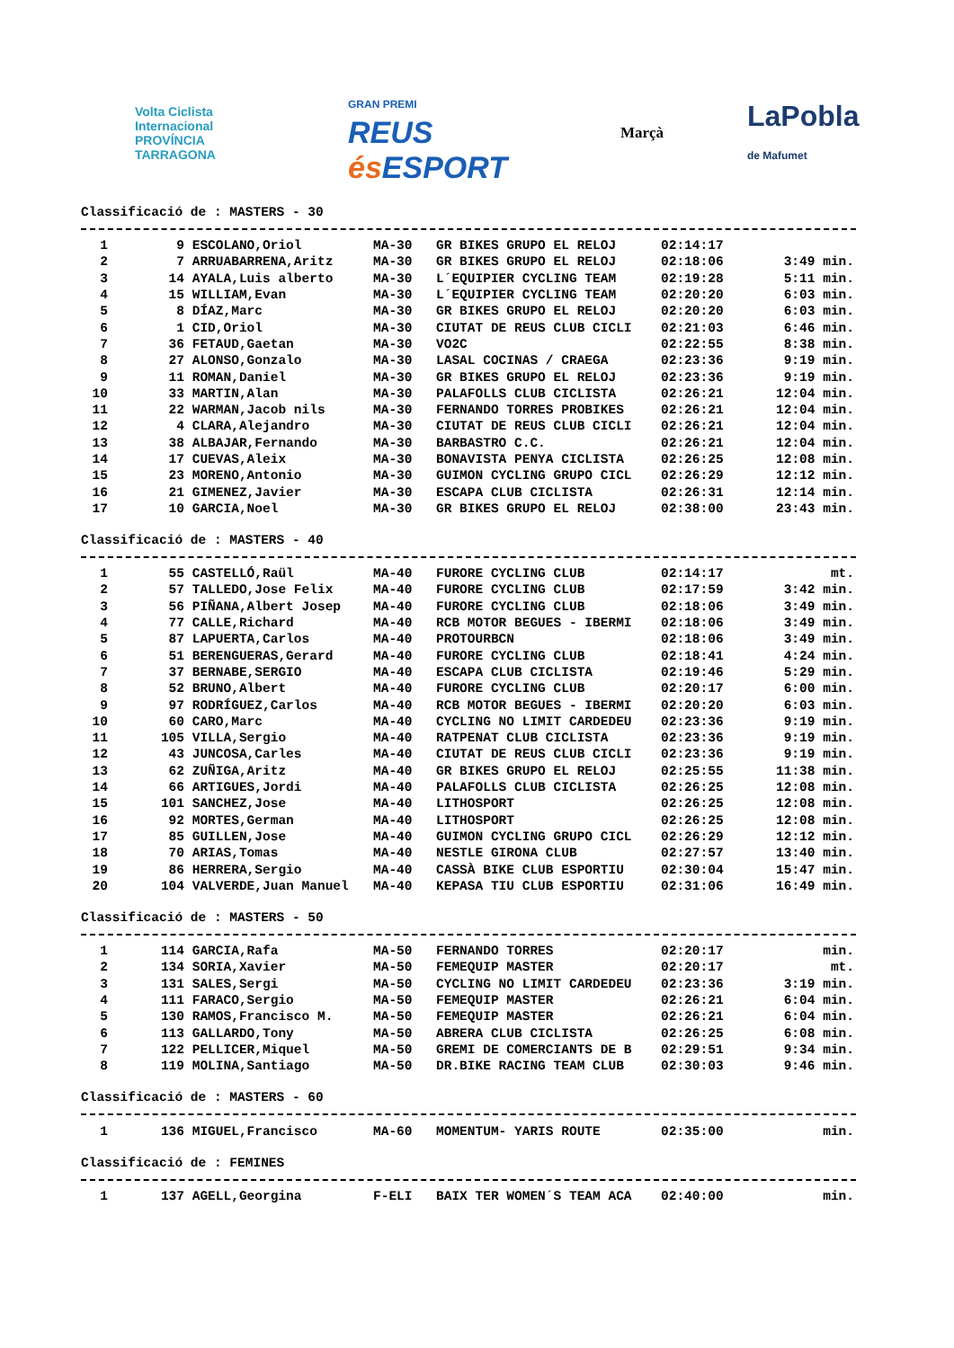Volta Ciclista Internacional
PROVÍNCIA TARRAGONA
GRAN PREMI
REUS és ESPORT
Marçà
LaPobla
de Mafumet
Classificació de : MASTERS - 30
| 1 | 9 | ESCOLANO,Oriol | MA-30 | GR BIKES GRUPO EL RELOJ | 02:14:17 | |
| 2 | 7 | ARRUABARRENA,Aritz | MA-30 | GR BIKES GRUPO EL RELOJ | 02:18:06 | 3:49 min. |
| 3 | 14 | AYALA,Luis alberto | MA-30 | L´EQUIPIER CYCLING TEAM | 02:19:28 | 5:11 min. |
| 4 | 15 | WILLIAM,Evan | MA-30 | L´EQUIPIER CYCLING TEAM | 02:20:20 | 6:03 min. |
| 5 | 8 | DÍAZ,Marc | MA-30 | GR BIKES GRUPO EL RELOJ | 02:20:20 | 6:03 min. |
| 6 | 1 | CID,Oriol | MA-30 | CIUTAT DE REUS CLUB CICLI | 02:21:03 | 6:46 min. |
| 7 | 36 | FETAUD,Gaetan | MA-30 | VO2C | 02:22:55 | 8:38 min. |
| 8 | 27 | ALONSO,Gonzalo | MA-30 | LASAL COCINAS / CRAEGA | 02:23:36 | 9:19 min. |
| 9 | 11 | ROMAN,Daniel | MA-30 | GR BIKES GRUPO EL RELOJ | 02:23:36 | 9:19 min. |
| 10 | 33 | MARTIN,Alan | MA-30 | PALAFOLLS CLUB CICLISTA | 02:26:21 | 12:04 min. |
| 11 | 22 | WARMAN,Jacob nils | MA-30 | FERNANDO TORRES PROBIKES | 02:26:21 | 12:04 min. |
| 12 | 4 | CLARA,Alejandro | MA-30 | CIUTAT DE REUS CLUB CICLI | 02:26:21 | 12:04 min. |
| 13 | 38 | ALBAJAR,Fernando | MA-30 | BARBASTRO C.C. | 02:26:21 | 12:04 min. |
| 14 | 17 | CUEVAS,Aleix | MA-30 | BONAVISTA PENYA CICLISTA | 02:26:25 | 12:08 min. |
| 15 | 23 | MORENO,Antonio | MA-30 | GUIMON CYCLING GRUPO CICL | 02:26:29 | 12:12 min. |
| 16 | 21 | GIMENEZ,Javier | MA-30 | ESCAPA CLUB CICLISTA | 02:26:31 | 12:14 min. |
| 17 | 10 | GARCIA,Noel | MA-30 | GR BIKES GRUPO EL RELOJ | 02:38:00 | 23:43 min. |
Classificació de : MASTERS - 40
| 1 | 55 | CASTELLÓ,Raül | MA-40 | FURORE CYCLING CLUB | 02:14:17 | mt. |
| 2 | 57 | TALLEDO,Jose Felix | MA-40 | FURORE CYCLING CLUB | 02:17:59 | 3:42 min. |
| 3 | 56 | PIÑANA,Albert Josep | MA-40 | FURORE CYCLING CLUB | 02:18:06 | 3:49 min. |
| 4 | 77 | CALLE,Richard | MA-40 | RCB MOTOR BEGUES - IBERMI | 02:18:06 | 3:49 min. |
| 5 | 87 | LAPUERTA,Carlos | MA-40 | PROTOURBCN | 02:18:06 | 3:49 min. |
| 6 | 51 | BERENGUERAS,Gerard | MA-40 | FURORE CYCLING CLUB | 02:18:41 | 4:24 min. |
| 7 | 37 | BERNABE,SERGIO | MA-40 | ESCAPA CLUB CICLISTA | 02:19:46 | 5:29 min. |
| 8 | 52 | BRUNO,Albert | MA-40 | FURORE CYCLING CLUB | 02:20:17 | 6:00 min. |
| 9 | 97 | RODRÍGUEZ,Carlos | MA-40 | RCB MOTOR BEGUES - IBERMI | 02:20:20 | 6:03 min. |
| 10 | 60 | CARO,Marc | MA-40 | CYCLING NO LIMIT CARDEDEU | 02:23:36 | 9:19 min. |
| 11 | 105 | VILLA,Sergio | MA-40 | RATPENAT CLUB CICLISTA | 02:23:36 | 9:19 min. |
| 12 | 43 | JUNCOSA,Carles | MA-40 | CIUTAT DE REUS CLUB CICLI | 02:23:36 | 9:19 min. |
| 13 | 62 | ZUÑIGA,Aritz | MA-40 | GR BIKES GRUPO EL RELOJ | 02:25:55 | 11:38 min. |
| 14 | 66 | ARTIGUES,Jordi | MA-40 | PALAFOLLS CLUB CICLISTA | 02:26:25 | 12:08 min. |
| 15 | 101 | SANCHEZ,Jose | MA-40 | LITHOSPORT | 02:26:25 | 12:08 min. |
| 16 | 92 | MORTES,German | MA-40 | LITHOSPORT | 02:26:25 | 12:08 min. |
| 17 | 85 | GUILLEN,Jose | MA-40 | GUIMON CYCLING GRUPO CICL | 02:26:29 | 12:12 min. |
| 18 | 70 | ARIAS,Tomas | MA-40 | NESTLE GIRONA CLUB | 02:27:57 | 13:40 min. |
| 19 | 86 | HERRERA,Sergio | MA-40 | CASSÀ BIKE CLUB ESPORTIU | 02:30:04 | 15:47 min. |
| 20 | 104 | VALVERDE,Juan Manuel | MA-40 | KEPASA TIU CLUB ESPORTIU | 02:31:06 | 16:49 min. |
Classificació de : MASTERS - 50
| 1 | 114 | GARCIA,Rafa | MA-50 | FERNANDO TORRES | 02:20:17 | min. |
| 2 | 134 | SORIA,Xavier | MA-50 | FEMEQUIP MASTER | 02:20:17 | mt. |
| 3 | 131 | SALES,Sergi | MA-50 | CYCLING NO LIMIT CARDEDEU | 02:23:36 | 3:19 min. |
| 4 | 111 | FARACO,Sergio | MA-50 | FEMEQUIP MASTER | 02:26:21 | 6:04 min. |
| 5 | 130 | RAMOS,Francisco M. | MA-50 | FEMEQUIP MASTER | 02:26:21 | 6:04 min. |
| 6 | 113 | GALLARDO,Tony | MA-50 | ABRERA CLUB CICLISTA | 02:26:25 | 6:08 min. |
| 7 | 122 | PELLICER,Miquel | MA-50 | GREMI DE COMERCIANTS DE B | 02:29:51 | 9:34 min. |
| 8 | 119 | MOLINA,Santiago | MA-50 | DR.BIKE RACING TEAM CLUB | 02:30:03 | 9:46 min. |
Classificació de : MASTERS - 60
| 1 | 136 | MIGUEL,Francisco | MA-60 | MOMENTUM- YARIS ROUTE | 02:35:00 | min. |
Classificació de : FEMINES
| 1 | 137 | AGELL,Georgina | F-ELI | BAIX TER WOMEN´S TEAM ACA | 02:40:00 | min. |